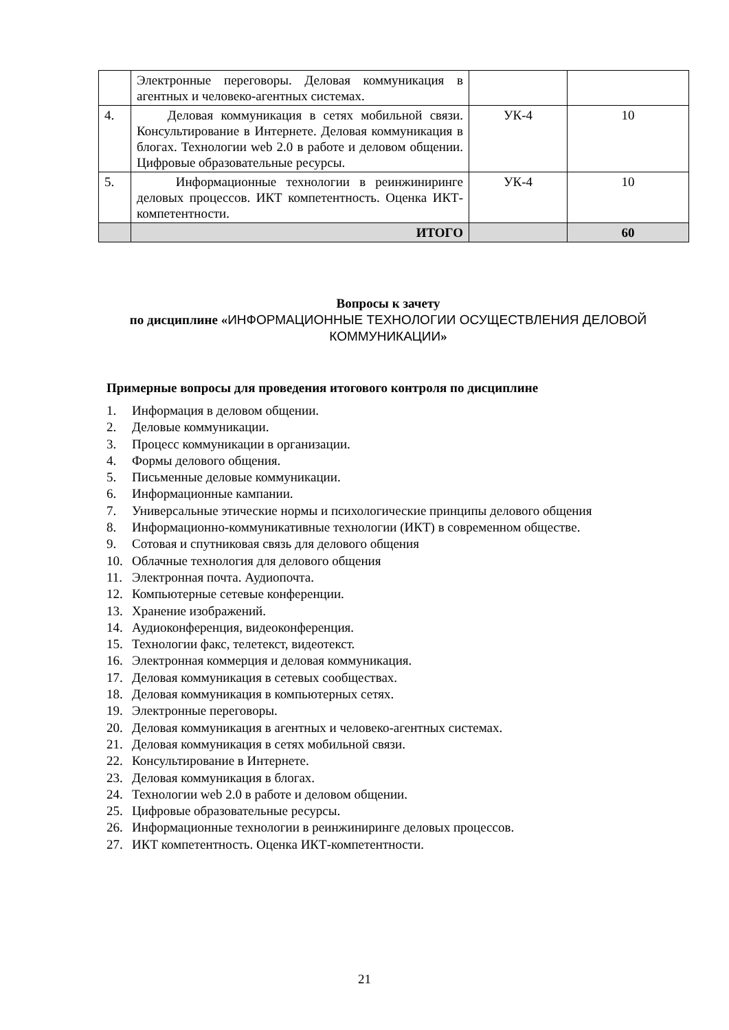| | Электронные переговоры. Деловая коммуникация в агентных и человеко-агентных системах. | | |
| 4. | Деловая коммуникация в сетях мобильной связи. Консультирование в Интернете. Деловая коммуникация в блогах. Технологии web 2.0 в работе и деловом общении. Цифровые образовательные ресурсы. | УК-4 | 10 |
| 5. | Информационные технологии в реинжиниринге деловых процессов. ИКТ компетентность. Оценка ИКТ-компетентности. | УК-4 | 10 |
| | ИТОГО | | 60 |
Вопросы к зачету
по дисциплине «ИНФОРМАЦИОННЫЕ ТЕХНОЛОГИИ ОСУЩЕСТВЛЕНИЯ ДЕЛОВОЙ КОММУНИКАЦИИ»
Примерные вопросы для проведения итогового контроля по дисциплине
1. Информация в деловом общении.
2. Деловые коммуникации.
3. Процесс коммуникации в организации.
4. Формы делового общения.
5. Письменные деловые коммуникации.
6. Информационные кампании.
7. Универсальные этические нормы и психологические принципы делового общения
8. Информационно-коммуникативные технологии (ИКТ) в современном обществе.
9. Сотовая и спутниковая связь для делового общения
10. Облачные технология для делового общения
11. Электронная почта. Аудиопочта.
12. Компьютерные сетевые конференции.
13. Хранение изображений.
14. Аудиоконференция, видеоконференция.
15. Технологии факс, телетекст, видеотекст.
16. Электронная коммерция и деловая коммуникация.
17. Деловая коммуникация в сетевых сообществах.
18. Деловая коммуникация в компьютерных сетях.
19. Электронные переговоры.
20. Деловая коммуникация в агентных и человеко-агентных системах.
21. Деловая коммуникация в сетях мобильной связи.
22. Консультирование в Интернете.
23. Деловая коммуникация в блогах.
24. Технологии web 2.0 в работе и деловом общении.
25. Цифровые образовательные ресурсы.
26. Информационные технологии в реинжиниринге деловых процессов.
27. ИКТ компетентность. Оценка ИКТ-компетентности.
21